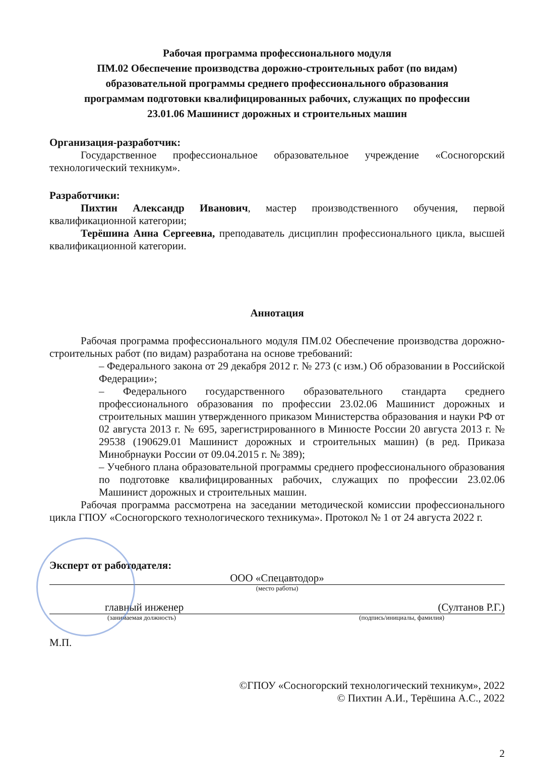Рабочая программа профессионального модуля
ПМ.02 Обеспечение производства дорожно-строительных работ (по видам)
образовательной программы среднего профессионального образования
программам подготовки квалифицированных рабочих, служащих по профессии
23.01.06 Машинист дорожных и строительных машин
Организация-разработчик:
Государственное профессиональное образовательное учреждение «Сосногорский технологический техникум».
Разработчики:
Пихтин Александр Иванович, мастер производственного обучения, первой квалификационной категории;
Терёшина Анна Сергеевна, преподаватель дисциплин профессионального цикла, высшей квалификационной категории.
Аннотация
Рабочая программа профессионального модуля ПМ.02 Обеспечение производства дорожно-строительных работ (по видам) разработана на основе требований:
– Федерального закона от 29 декабря 2012 г. № 273 (с изм.) Об образовании в Российской Федерации»;
– Федерального государственного образовательного стандарта среднего профессионального образования по профессии 23.02.06 Машинист дорожных и строительных машин утвержденного приказом Министерства образования и науки РФ от 02 августа 2013 г. № 695, зарегистрированного в Минюсте России 20 августа 2013 г. № 29538 (190629.01 Машинист дорожных и строительных машин) (в ред. Приказа Минобрнауки России от 09.04.2015 г. № 389);
– Учебного плана образовательной программы среднего профессионального образования по подготовке квалифицированных рабочих, служащих по профессии 23.02.06 Машинист дорожных и строительных машин.
Рабочая программа рассмотрена на заседании методической комиссии профессионального цикла ГПОУ «Сосногорского технологического техникума». Протокол № 1 от 24 августа 2022 г.
Эксперт от работодателя:
ООО «Спецавтодор»
(место работы)
главный инженер (Султанов Р.Г.)
(занимаемая должность) (подпись/инициалы, фамилия)
М.П.
©ГПОУ «Сосногорский технологический техникум», 2022
© Пихтин А.И., Терёшина А.С., 2022
2